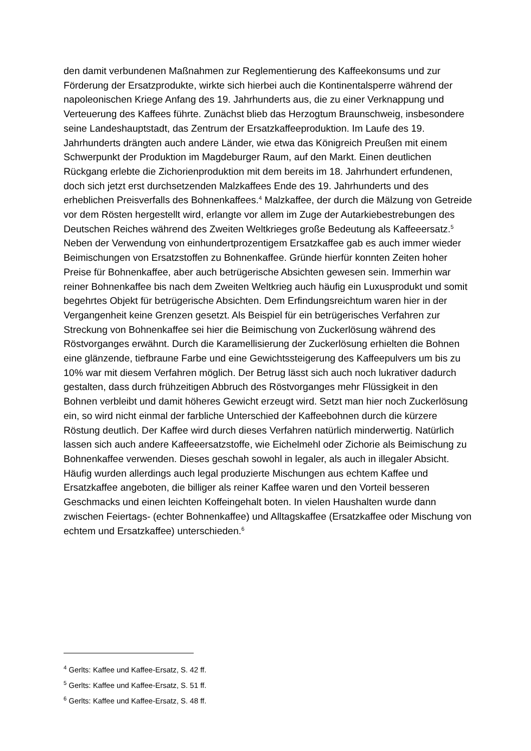den damit verbundenen Maßnahmen zur Reglementierung des Kaffeekonsums und zur Förderung der Ersatzprodukte, wirkte sich hierbei auch die Kontinentalsperre während der napoleonischen Kriege Anfang des 19. Jahrhunderts aus, die zu einer Verknappung und Verteuerung des Kaffees führte. Zunächst blieb das Herzogtum Braunschweig, insbesondere seine Landeshauptstadt, das Zentrum der Ersatzkaffeeproduktion. Im Laufe des 19. Jahrhunderts drängten auch andere Länder, wie etwa das Königreich Preußen mit einem Schwerpunkt der Produktion im Magdeburger Raum, auf den Markt. Einen deutlichen Rückgang erlebte die Zichorienproduktion mit dem bereits im 18. Jahrhundert erfundenen, doch sich jetzt erst durchsetzenden Malzkaffees Ende des 19. Jahrhunderts und des erheblichen Preisverfalls des Bohnenkaffees.<sup>4</sup> Malzkaffee, der durch die Mälzung von Getreide vor dem Rösten hergestellt wird, erlangte vor allem im Zuge der Autarkiebestrebungen des Deutschen Reiches während des Zweiten Weltkrieges große Bedeutung als Kaffeeersatz.<sup>5</sup>
Neben der Verwendung von einhundertprozentigem Ersatzkaffee gab es auch immer wieder Beimischungen von Ersatzstoffen zu Bohnenkaffee. Gründe hierfür konnten Zeiten hoher Preise für Bohnenkaffee, aber auch betrügerische Absichten gewesen sein. Immerhin war reiner Bohnenkaffee bis nach dem Zweiten Weltkrieg auch häufig ein Luxusprodukt und somit begehrtes Objekt für betrügerische Absichten. Dem Erfindungsreichtum waren hier in der Vergangenheit keine Grenzen gesetzt. Als Beispiel für ein betrügerisches Verfahren zur Streckung von Bohnenkaffee sei hier die Beimischung von Zuckerlösung während des Röstvorganges erwähnt. Durch die Karamellisierung der Zuckerlösung erhielten die Bohnen eine glänzende, tiefbraune Farbe und eine Gewichtssteigerung des Kaffeepulvers um bis zu 10% war mit diesem Verfahren möglich. Der Betrug lässt sich auch noch lukrativer dadurch gestalten, dass durch frühzeitigen Abbruch des Röstvorganges mehr Flüssigkeit in den Bohnen verbleibt und damit höheres Gewicht erzeugt wird. Setzt man hier noch Zuckerlösung ein, so wird nicht einmal der farbliche Unterschied der Kaffeebohnen durch die kürzere Röstung deutlich. Der Kaffee wird durch dieses Verfahren natürlich minderwertig. Natürlich lassen sich auch andere Kaffeeersatzstoffe, wie Eichelmehl oder Zichorie als Beimischung zu Bohnenkaffee verwenden. Dieses geschah sowohl in legaler, als auch in illegaler Absicht. Häufig wurden allerdings auch legal produzierte Mischungen aus echtem Kaffee und Ersatzkaffee angeboten, die billiger als reiner Kaffee waren und den Vorteil besseren Geschmacks und einen leichten Koffeingehalt boten. In vielen Haushalten wurde dann zwischen Feiertags- (echter Bohnenkaffee) und Alltagskaffee (Ersatzkaffee oder Mischung von echtem und Ersatzkaffee) unterschieden.<sup>6</sup>
<sup>4</sup> Gerlts: Kaffee und Kaffee-Ersatz, S. 42 ff.
<sup>5</sup> Gerlts: Kaffee und Kaffee-Ersatz, S. 51 ff.
<sup>6</sup> Gerlts: Kaffee und Kaffee-Ersatz, S. 48 ff.